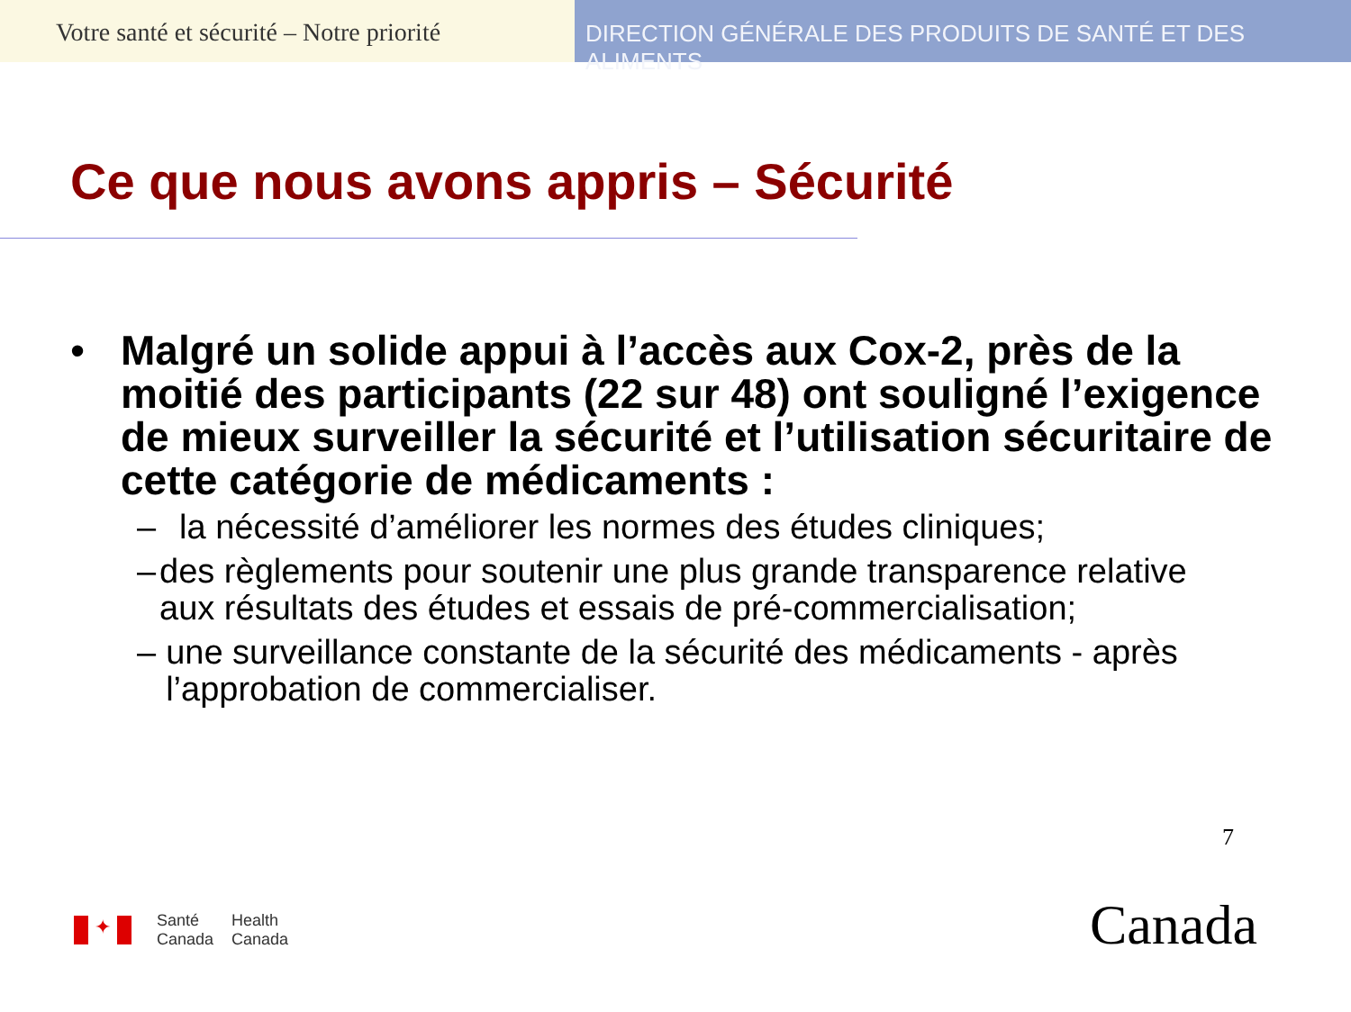Votre santé et sécurité – Notre priorité
DIRECTION GÉNÉRALE DES PRODUITS DE SANTÉ ET DES ALIMENTS
Ce que nous avons appris – Sécurité
• Malgré un solide appui à l’accès aux Cox-2, près de la moitié des participants (22 sur 48) ont souligné l’exigence de mieux surveiller la sécurité et l’utilisation sécuritaire de cette catégorie de médicaments :
– la nécessité d’améliorer les normes des études cliniques;
– des règlements pour soutenir une plus grande transparence relative aux résultats des études et essais de pré-commercialisation;
– une surveillance constante de la sécurité des médicaments - après l’approbation de commercialiser.
7
✦
Santé
Canada
Health
Canada
Canada